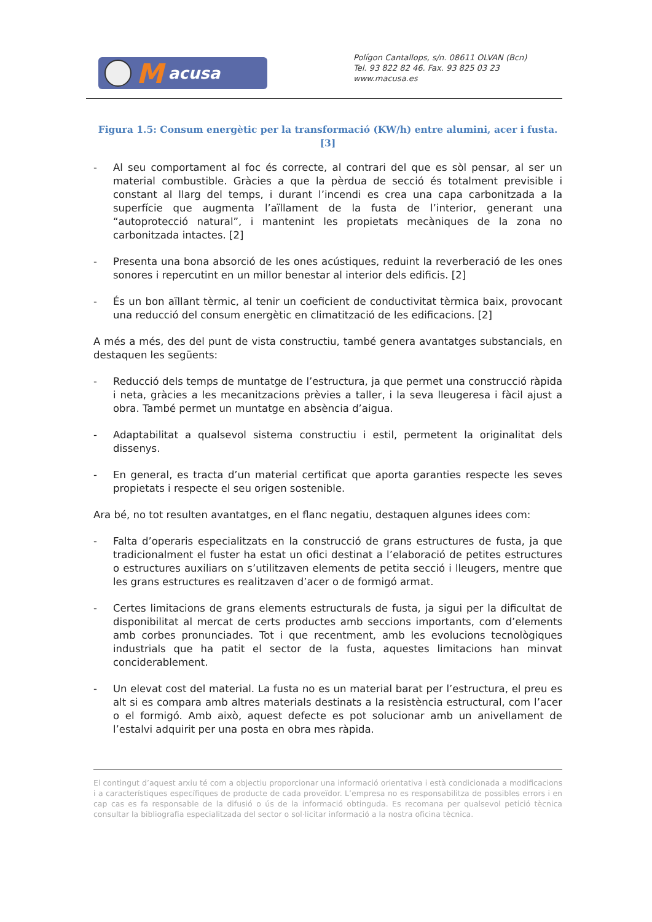Macusa
Polígon Cantallops, s/n. 08611 OLVAN (Bcn)
Tel. 93 822 82 46. Fax. 93 825 03 23
www.macusa.es
Figura 1.5: Consum energètic per la transformació (KW/h) entre alumini, acer i fusta. [3]
- Al seu comportament al foc és correcte, al contrari del que es sòl pensar, al ser un material combustible. Gràcies a que la pèrdua de secció és totalment previsible i constant al llarg del temps, i durant l’incendi es crea una capa carbonitzada a la superfície que augmenta l’aïllament de la fusta de l’interior, generant una “autoprotecció natural”, i mantenint les propietats mecàniques de la zona no carbonitzada intactes. [2]
- Presenta una bona absorció de les ones acústiques, reduint la reverberació de les ones sonores i repercutint en un millor benestar al interior dels edificis. [2]
- És un bon aïllant tèrmic, al tenir un coeficient de conductivitat tèrmica baix, provocant una reducció del consum energètic en climatització de les edificacions. [2]
A més a més, des del punt de vista constructiu, també genera avantatges substancials, en destaquen les següents:
- Reducció dels temps de muntatge de l’estructura, ja que permet una construcció ràpida i neta, gràcies a les mecanitzacions prèvies a taller, i la seva lleugeresa i fàcil ajust a obra. També permet un muntatge en absència d’aigua.
- Adaptabilitat a qualsevol sistema constructiu i estil, permetent la originalitat dels dissenys.
- En general, es tracta d’un material certificat que aporta garanties respecte les seves propietats i respecte el seu origen sostenible.
Ara bé, no tot resulten avantatges, en el flanc negatiu, destaquen algunes idees com:
- Falta d’operaris especialitzats en la construcció de grans estructures de fusta, ja que tradicionalment el fuster ha estat un ofici destinat a l’elaboració de petites estructures o estructures auxiliars on s’utilitzaven elements de petita secció i lleugers, mentre que les grans estructures es realitzaven d’acer o de formigó armat.
- Certes limitacions de grans elements estructurals de fusta, ja sigui per la dificultat de disponibilitat al mercat de certs productes amb seccions importants, com d’elements amb corbes pronunciades. Tot i que recentment, amb les evolucions tecnològiques industrials que ha patit el sector de la fusta, aquestes limitacions han minvat conciderablement.
- Un elevat cost del material. La fusta no es un material barat per l’estructura, el preu es alt si es compara amb altres materials destinats a la resistència estructural, com l’acer o el formigó. Amb això, aquest defecte es pot solucionar amb un anivellament de l’estalvi adquirit per una posta en obra mes ràpida.
El contingut d’aquest arxiu té com a objectiu proporcionar una informació orientativa i està condicionada a modificacions i a característiques específiques de producte de cada proveïdor. L’empresa no es responsabilitza de possibles errors i en cap cas es fa responsable de la difusió o ús de la informació obtinguda. Es recomana per qualsevol petició tècnica consultar la bibliografia especialitzada del sector o sol·licitar informació a la nostra oficina tècnica.